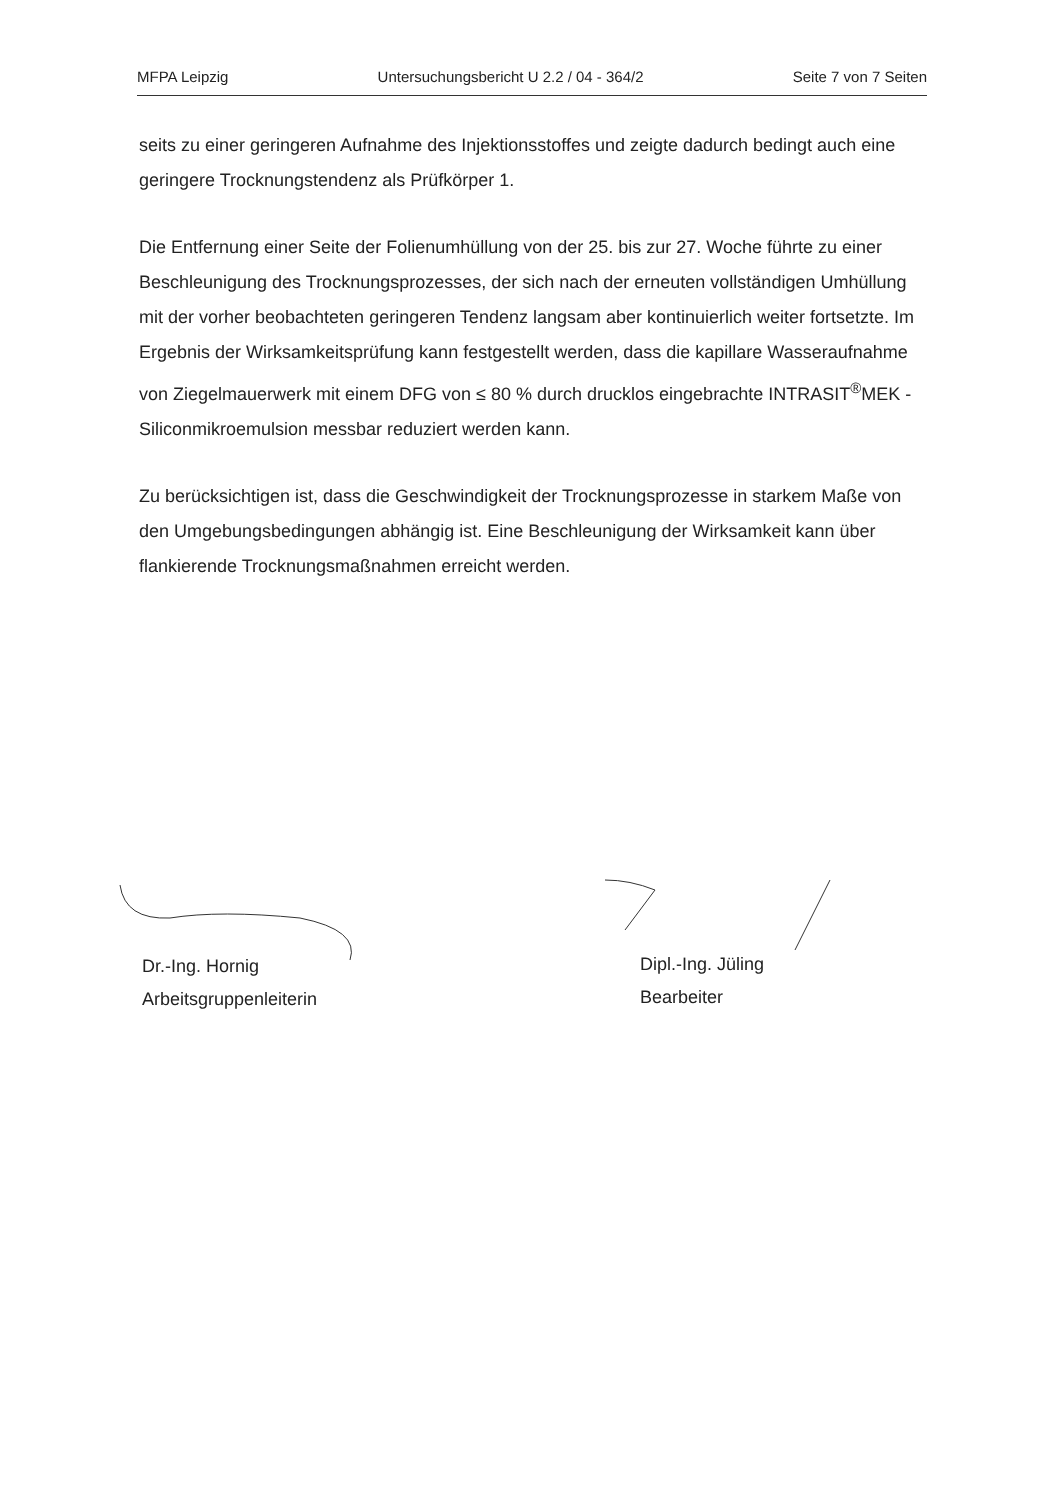MFPA Leipzig Untersuchungsbericht U 2.2 / 04 - 364/2 Seite 7 von 7 Seiten
seits zu einer geringeren Aufnahme des Injektionsstoffes und zeigte dadurch bedingt auch eine geringere Trocknungstendenz als Prüfkörper 1.
Die Entfernung einer Seite der Folienumhüllung von der 25. bis zur 27. Woche führte zu einer Beschleunigung des Trocknungsprozesses, der sich nach der erneuten vollständigen Umhüllung mit der vorher beobachteten geringeren Tendenz langsam aber kontinuierlich weiter fortsetzte. Im Ergebnis der Wirksamkeitsprüfung kann festgestellt werden, dass die kapillare Wasseraufnahme von Ziegelmauerwerk mit einem DFG von ≤ 80 % durch drucklos eingebrachte INTRASIT<sup>®</sup>MEK - Siliconmikroemulsion messbar reduziert werden kann.
Zu berücksichtigen ist, dass die Geschwindigkeit der Trocknungsprozesse in starkem Maße von den Umgebungsbedingungen abhängig ist. Eine Beschleunigung der Wirksamkeit kann über flankierende Trocknungsmaßnahmen erreicht werden.
Dr.-Ing. Hornig
Arbeitsgruppenleiterin
Dipl.-Ing. Jüling
Bearbeiter